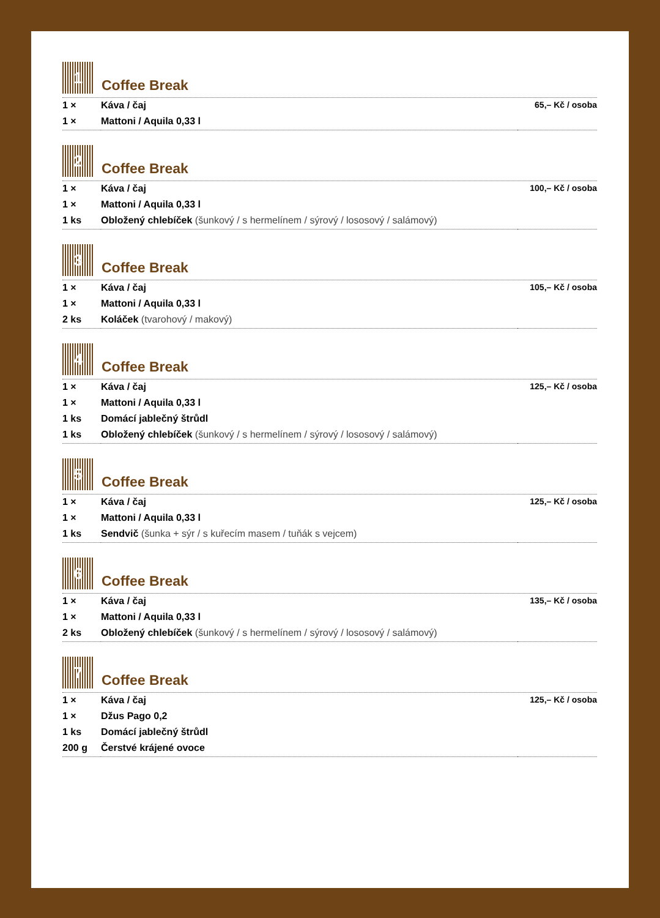1
Coffee Break
| 1 × | Káva / čaj | 65,– Kč / osoba |
| 1 × | Mattoni / Aquila 0,33 l | |
2
Coffee Break
| 1 × | Káva / čaj | 100,– Kč / osoba |
| 1 × | Mattoni / Aquila 0,33 l | |
| 1 ks | Obložený chlebíček (šunkový / s hermelínem / sýrový / lososový / salámový) | |
3
Coffee Break
| 1 × | Káva / čaj | 105,– Kč / osoba |
| 1 × | Mattoni / Aquila 0,33 l | |
| 2 ks | Koláček (tvarohový / makový) | |
4
Coffee Break
| 1 × | Káva / čaj | 125,– Kč / osoba |
| 1 × | Mattoni / Aquila 0,33 l | |
| 1 ks | Domácí jablečný štrůdl | |
| 1 ks | Obložený chlebíček (šunkový / s hermelínem / sýrový / lososový / salámový) | |
5
Coffee Break
| 1 × | Káva / čaj | 125,– Kč / osoba |
| 1 × | Mattoni / Aquila 0,33 l | |
| 1 ks | Sendvič (šunka + sýr / s kuřecím masem / tuňák s vejcem) | |
6
Coffee Break
| 1 × | Káva / čaj | 135,– Kč / osoba |
| 1 × | Mattoni / Aquila 0,33 l | |
| 2 ks | Obložený chlebíček (šunkový / s hermelínem / sýrový / lososový / salámový) | |
7
Coffee Break
| 1 × | Káva / čaj | 125,– Kč / osoba |
| 1 × | Džus Pago 0,2 | |
| 1 ks | Domácí jablečný štrůdl | |
| 200 g | Čerstvé krájené ovoce | |